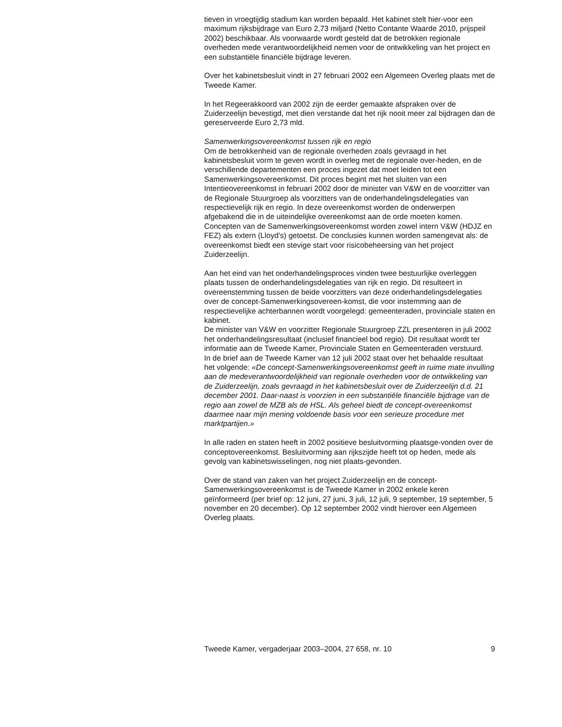tieven in vroegtijdig stadium kan worden bepaald. Het kabinet stelt hier-voor een maximum rijksbijdrage van Euro 2,73 miljard (Netto Contante Waarde 2010, prijspeil 2002) beschikbaar. Als voorwaarde wordt gesteld dat de betrokken regionale overheden mede verantwoordelijkheid nemen voor de ontwikkeling van het project en een substantiële financiële bijdrage leveren.
Over het kabinetsbesluit vindt in 27 februari 2002 een Algemeen Overleg plaats met de Tweede Kamer.
In het Regeerakkoord van 2002 zijn de eerder gemaakte afspraken over de Zuiderzeelijn bevestigd, met dien verstande dat het rijk nooit meer zal bijdragen dan de gereserveerde Euro 2,73 mld.
Samenwerkingsovereenkomst tussen rijk en regio
Om de betrokkenheid van de regionale overheden zoals gevraagd in het kabinetsbesluit vorm te geven wordt in overleg met de regionale over-heden, en de verschillende departementen een proces ingezet dat moet leiden tot een Samenwerkingsovereenkomst. Dit proces begint met het sluiten van een Intentieovereenkomst in februari 2002 door de minister van V&W en de voorzitter van de Regionale Stuurgroep als voorzitters van de onderhandelingsdelegaties van respectievelijk rijk en regio. In deze overeenkomst worden de onderwerpen afgebakend die in de uiteindelijke overeenkomst aan de orde moeten komen. Concepten van de Samenwerkingsovereenkomst worden zowel intern V&W (HDJZ en FEZ) als extern (Lloyd’s) getoetst. De conclusies kunnen worden samengevat als: de overeenkomst biedt een stevige start voor risicobeheersing van het project Zuiderzeelijn.
Aan het eind van het onderhandelingsproces vinden twee bestuurlijke overleggen plaats tussen de onderhandelingsdelegaties van rijk en regio. Dit resulteert in overeenstemming tussen de beide voorzitters van deze onderhandelingsdelegaties over de concept-Samenwerkingsovereen-komst, die voor instemming aan de respectievelijke achterbannen wordt voorgelegd: gemeenteraden, provinciale staten en kabinet.
De minister van V&W en voorzitter Regionale Stuurgroep ZZL presenteren in juli 2002 het onderhandelingsresultaat (inclusief financieel bod regio). Dit resultaat wordt ter informatie aan de Tweede Kamer, Provinciale Staten en Gemeenteraden verstuurd.
In de brief aan de Tweede Kamer van 12 juli 2002 staat over het behaalde resultaat het volgende: «De concept-Samenwerkingsovereenkomst geeft in ruime mate invulling aan de medeverantwoordelijkheid van regionale overheden voor de ontwikkeling van de Zuiderzeelijn, zoals gevraagd in het kabinetsbesluit over de Zuiderzeelijn d.d. 21 december 2001. Daar-naast is voorzien in een substantiële financiële bijdrage van de regio aan zowel de MZB als de HSL. Als geheel biedt de concept-overeenkomst daarmee naar mijn mening voldoende basis voor een serieuze procedure met marktpartijen.»
In alle raden en staten heeft in 2002 positieve besluitvorming plaatsge-vonden over de conceptovereenkomst. Besluitvorming aan rijkszijde heeft tot op heden, mede als gevolg van kabinetswisselingen, nog niet plaats-gevonden.
Over de stand van zaken van het project Zuiderzeelijn en de concept-Samenwerkingsovereenkomst is de Tweede Kamer in 2002 enkele keren geïnformeerd (per brief op: 12 juni, 27 juni, 3 juli, 12 juli, 9 september, 19 september, 5 november en 20 december). Op 12 september 2002 vindt hierover een Algemeen Overleg plaats.
Tweede Kamer, vergaderjaar 2003–2004, 27 658, nr. 10 9